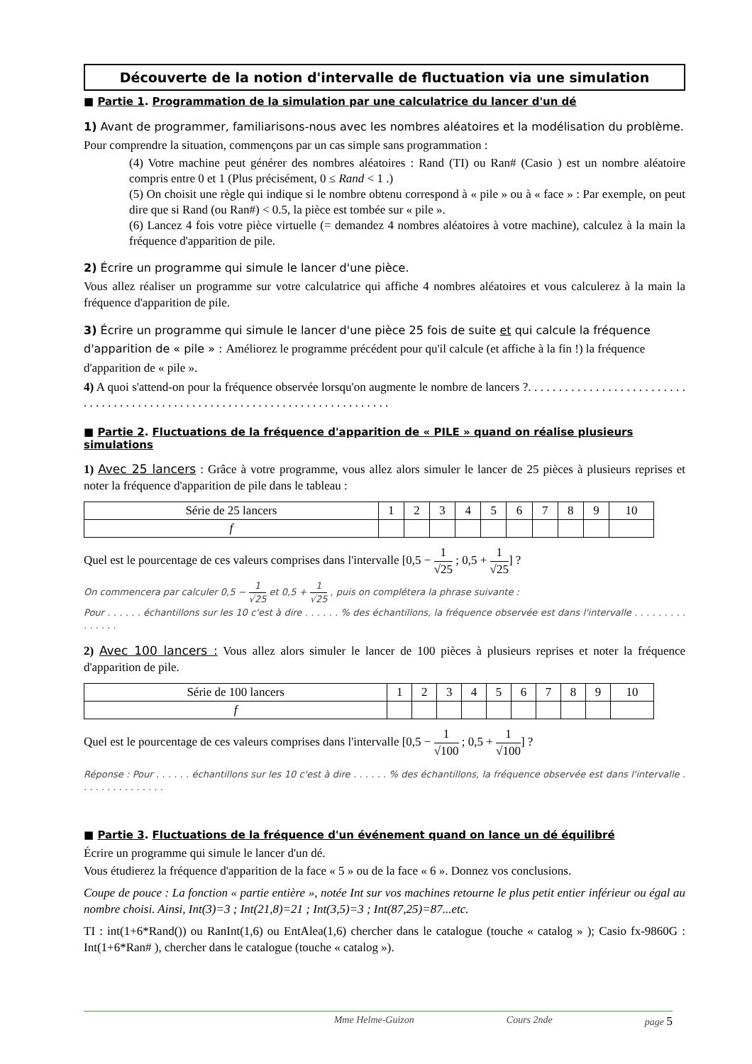Découverte de la notion d'intervalle de fluctuation via une simulation
■ Partie 1. Programmation de la simulation par une calculatrice du lancer d'un dé
1) Avant de programmer, familiarisons-nous avec les nombres aléatoires et la modélisation du problème.
Pour comprendre la situation, commençons par un cas simple sans programmation :
(4) Votre machine peut générer des nombres aléatoires : Rand (TI) ou Ran# (Casio ) est un nombre aléatoire compris entre 0 et 1 (Plus précisément, 0 ≤ Rand < 1 .)
(5) On choisit une règle qui indique si le nombre obtenu correspond à « pile » ou à « face » : Par exemple, on peut dire que si Rand (ou Ran#) < 0.5, la pièce est tombée sur « pile ».
(6) Lancez 4 fois votre pièce virtuelle (= demandez 4 nombres aléatoires à votre machine), calculez à la main la fréquence d'apparition de pile.
2) Écrire un programme qui simule le lancer d'une pièce.
Vous allez réaliser un programme sur votre calculatrice qui affiche 4 nombres aléatoires et vous calculerez à la main la fréquence d'apparition de pile.
3) Écrire un programme qui simule le lancer d'une pièce 25 fois de suite et qui calcule la fréquence d'apparition de « pile » : Améliorez le programme précédent pour qu'il calcule (et affiche à la fin !) la fréquence d'apparition de « pile ».
4) A quoi s'attend-on pour la fréquence observée lorsqu'on augmente le nombre de lancers ?. . . . . . . . . . . . . . . . . . . . . . . . . . . . . . . . . . . . . . . . . . . . . . . . . . . . . . . . . . . . . . . . . . . . . . . . . . . . .
■ Partie 2. Fluctuations de la fréquence d'apparition de « PILE » quand on réalise plusieurs simulations
1) Avec 25 lancers : Grâce à votre programme, vous allez alors simuler le lancer de 25 pièces à plusieurs reprises et noter la fréquence d'apparition de pile dans le tableau :
| Série de 25 lancers | 1 | 2 | 3 | 4 | 5 | 6 | 7 | 8 | 9 | 10 |
| f | | | | | | | | | | |
Quel est le pourcentage de ces valeurs comprises dans l'intervalle [0,5 − 1 √25 ; 0,5 + 1 √25] ?
On commencera par calculer 0,5 − 1 √25 et 0,5 + 1 √25 , puis on complétera la phrase suivante :
Pour . . . . . . échantillons sur les 10 c'est à dire . . . . . . % des échantillons, la fréquence observée est dans l'intervalle . . . . . . . . . . . . . . .
2) Avec 100 lancers : Vous allez alors simuler le lancer de 100 pièces à plusieurs reprises et noter la fréquence d'apparition de pile.
| Série de 100 lancers | 1 | 2 | 3 | 4 | 5 | 6 | 7 | 8 | 9 | 10 |
| f | | | | | | | | | | |
Quel est le pourcentage de ces valeurs comprises dans l'intervalle [0,5 − 1 √100 ; 0,5 + 1 √100] ?
Réponse : Pour . . . . . . échantillons sur les 10 c'est à dire . . . . . . % des échantillons, la fréquence observée est dans l'intervalle . . . . . . . . . . . . . . .
■ Partie 3. Fluctuations de la fréquence d'un événement quand on lance un dé équilibré
Écrire un programme qui simule le lancer d'un dé.
Vous étudierez la fréquence d'apparition de la face « 5 » ou de la face « 6 ». Donnez vos conclusions.
Coupe de pouce : La fonction « partie entière », notée Int sur vos machines retourne le plus petit entier inférieur ou égal au nombre choisi. Ainsi, Int(3)=3 ; Int(21,8)=21 ; Int(3,5)=3 ; Int(87,25)=87...etc.
TI : int(1+6*Rand()) ou RanInt(1,6) ou EntAlea(1,6) chercher dans le catalogue (touche « catalog » ); Casio fx-9860G : Int(1+6*Ran# ), chercher dans le catalogue (touche « catalog »).
Mme Helme-Guizon Cours 2nde page 5